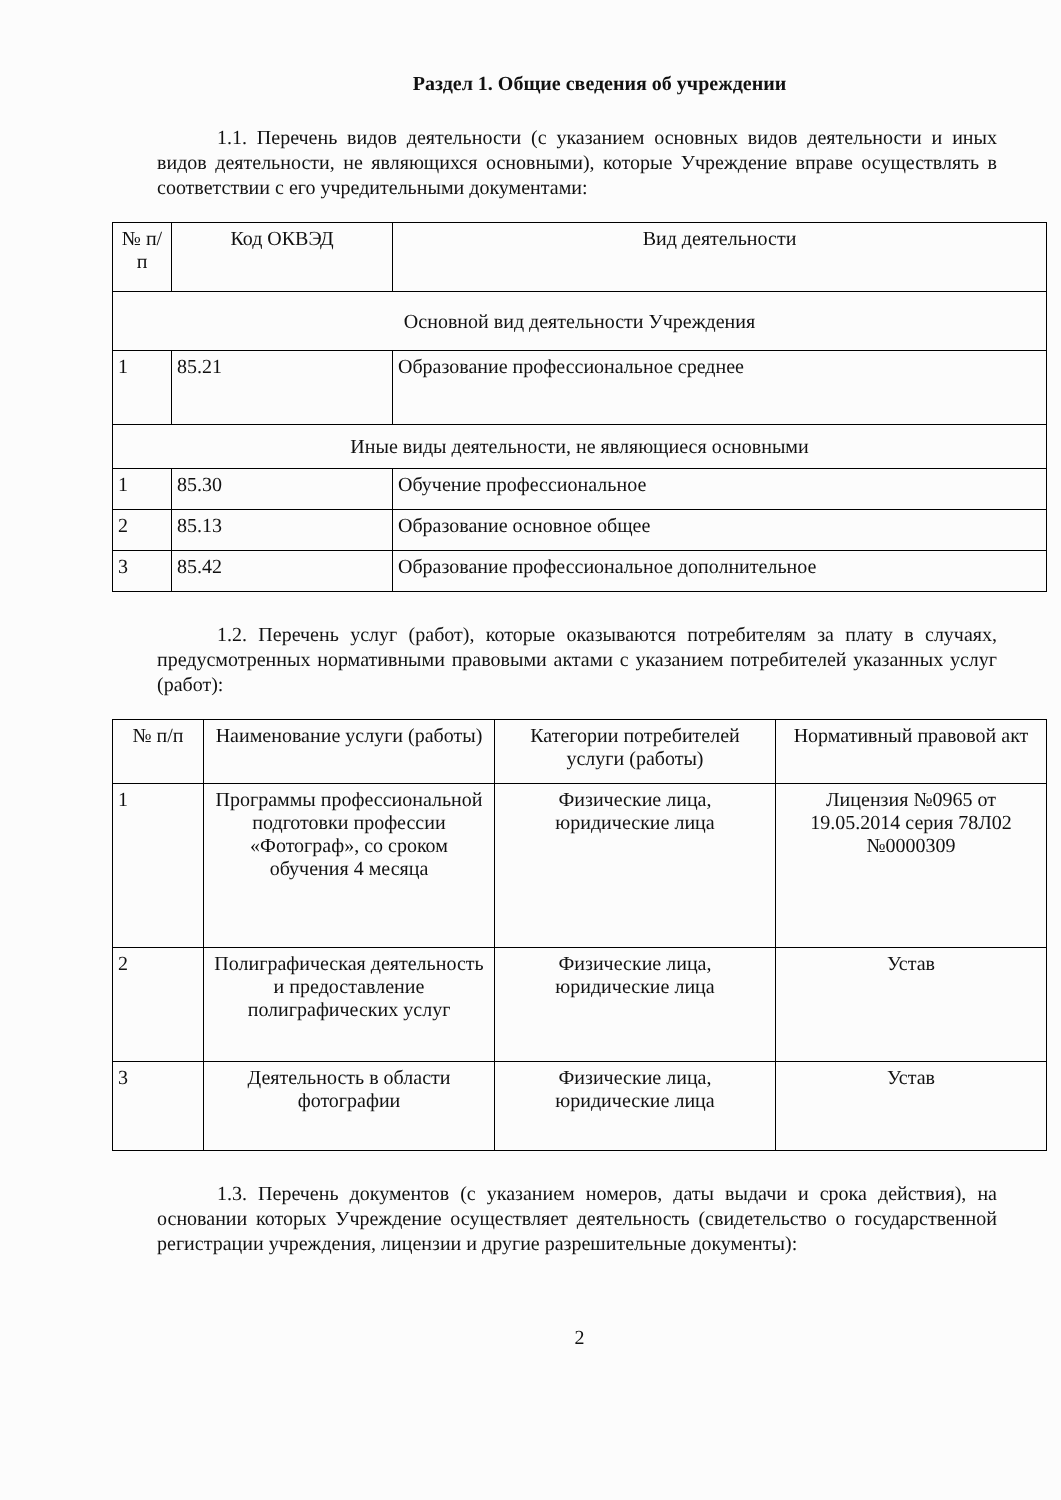Раздел 1. Общие сведения об учреждении
1.1. Перечень видов деятельности (с указанием основных видов деятельности и иных видов деятельности, не являющихся основными), которые Учреждение вправе осуществлять в соответствии с его учредительными документами:
| № п/п | Код ОКВЭД | Вид деятельности |
| --- | --- | --- |
| Основной вид деятельности Учреждения | | |
| 1 | 85.21 | Образование профессиональное среднее |
| Иные виды деятельности, не являющиеся основными | | |
| 1 | 85.30 | Обучение профессиональное |
| 2 | 85.13 | Образование основное общее |
| 3 | 85.42 | Образование профессиональное дополнительное |
1.2. Перечень услуг (работ), которые оказываются потребителям за плату в случаях, предусмотренных нормативными правовыми актами с указанием потребителей указанных услуг (работ):
| № п/п | Наименование услуги (работы) | Категории потребителей услуги (работы) | Нормативный правовой акт |
| --- | --- | --- | --- |
| 1 | Программы профессиональной подготовки профессии «Фотограф», со сроком обучения 4 месяца | Физические лица, юридические лица | Лицензия №0965 от 19.05.2014 серия 78Л02 №0000309 |
| 2 | Полиграфическая деятельность и предоставление полиграфических услуг | Физические лица, юридические лица | Устав |
| 3 | Деятельность в области фотографии | Физические лица, юридические лица | Устав |
1.3. Перечень документов (с указанием номеров, даты выдачи и срока действия), на основании которых Учреждение осуществляет деятельность (свидетельство о государственной регистрации учреждения, лицензии и другие разрешительные документы):
2